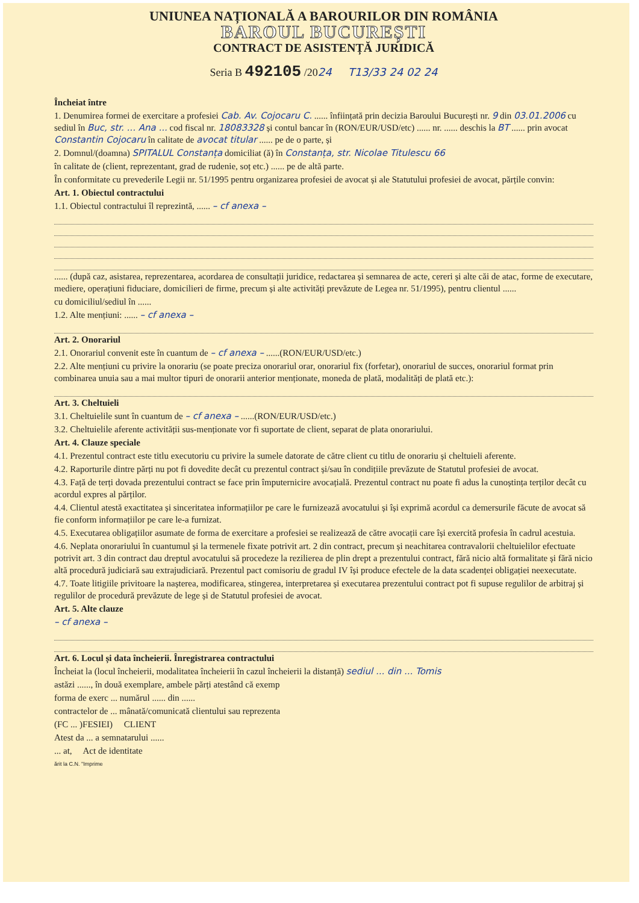UNIUNEA NAȚIONALĂ A BAROURILOR DIN ROMÂNIA
BAROUL BUCUREȘTI
CONTRACT DE ASISTENȚĂ JURIDICĂ
Seria B 492105 /2024 T13/33 24 02 24
Încheiat între
1. Denumirea formei de exercitare a profesiei Cab. Av. Cojocaru C. ...... înființată prin decizia Baroului București nr. 9 din 03.01.2006 cu sediul în Buc, str. ... Ana ... cod fiscal nr. 18083328 și contul bancar în (RON/EUR/USD/etc) ...... nr. ...... deschis la BT ...... prin avocat Constantin Cojocaru în calitate de avocat titular ...... pe de o parte, și
2. Domnul/(doamna) SPITALUL Constanța domiciliat (ă) în Constanța, str. Nicolae Titulescu 66
în calitate de (client, reprezentant, grad de rudenie, soț etc.) ...... pe de altă parte.
În conformitate cu prevederile Legii nr. 51/1995 pentru organizarea profesiei de avocat și ale Statutului profesiei de avocat, părțile convin:
Art. 1. Obiectul contractului
1.1. Obiectul contractului îl reprezintă, ...... – cf anexa –
...... (după caz, asistarea, reprezentarea, acordarea de consultații juridice, redactarea și semnarea de acte, cereri și alte căi de atac, forme de executare, mediere, operațiuni fiduciare, domicilieri de firme, precum și alte activități prevăzute de Legea nr. 51/1995), pentru clientul ......
cu domiciliul/sediul în ......
1.2. Alte mențiuni: ...... – cf anexa –
Art. 2. Onorariul
2.1. Onorariul convenit este în cuantum de – cf anexa – ......(RON/EUR/USD/etc.)
2.2. Alte mențiuni cu privire la onorariu (se poate preciza onorariul orar, onorariul fix (forfetar), onorariul de succes, onorariul format prin combinarea unuia sau a mai multor tipuri de onorarii anterior menționate, moneda de plată, modalități de plată etc.):
Art. 3. Cheltuieli
3.1. Cheltuielile sunt în cuantum de – cf anexa – ......(RON/EUR/USD/etc.)
3.2. Cheltuielile aferente activității sus-menționate vor fi suportate de client, separat de plata onorariului.
Art. 4. Clauze speciale
4.1. Prezentul contract este titlu executoriu cu privire la sumele datorate de către client cu titlu de onorariu și cheltuieli aferente.
4.2. Raporturile dintre părți nu pot fi dovedite decât cu prezentul contract și/sau în condițiile prevăzute de Statutul profesiei de avocat.
4.3. Față de terți dovada prezentului contract se face prin împuternicire avocațială. Prezentul contract nu poate fi adus la cunoștința terților decât cu acordul expres al părților.
4.4. Clientul atestă exactitatea și sinceritatea informațiilor pe care le furnizează avocatului și își exprimă acordul ca demersurile făcute de avocat să fie conform informațiilor pe care le-a furnizat.
4.5. Executarea obligațiilor asumate de forma de exercitare a profesiei se realizează de către avocații care își exercită profesia în cadrul acestuia.
4.6. Neplata onorariului în cuantumul și la termenele fixate potrivit art. 2 din contract, precum și neachitarea contravalorii cheltuielilor efectuate potrivit art. 3 din contract dau dreptul avocatului să procedeze la rezilierea de plin drept a prezentului contract, fără nicio altă formalitate și fără nicio altă procedură judiciară sau extrajudiciară. Prezentul pact comisoriu de gradul IV își produce efectele de la data scadenței obligației neexecutate.
4.7. Toate litigiile privitoare la nașterea, modificarea, stingerea, interpretarea și executarea prezentului contract pot fi supuse regulilor de arbitraj și regulilor de procedură prevăzute de lege și de Statutul profesiei de avocat.
Art. 5. Alte clauze
– cf anexa –
Art. 6. Locul și data încheierii. Înregistrarea contractului
Încheiat la (locul încheierii, modalitatea încheierii în cazul încheierii la distanță) sediul ... din ... Tomis
astăzi ......, în două exemplare, ambele părți atestând că exemp
forma de exerc ... numărul ...... din ......
contractelor de ... mânată/comunicată clientului sau reprezenta
(FC ... )FESIEI) CLIENT
Atest da ... a semnatarului ......
... at, Act de identitate
ărit la C.N. "Imprime